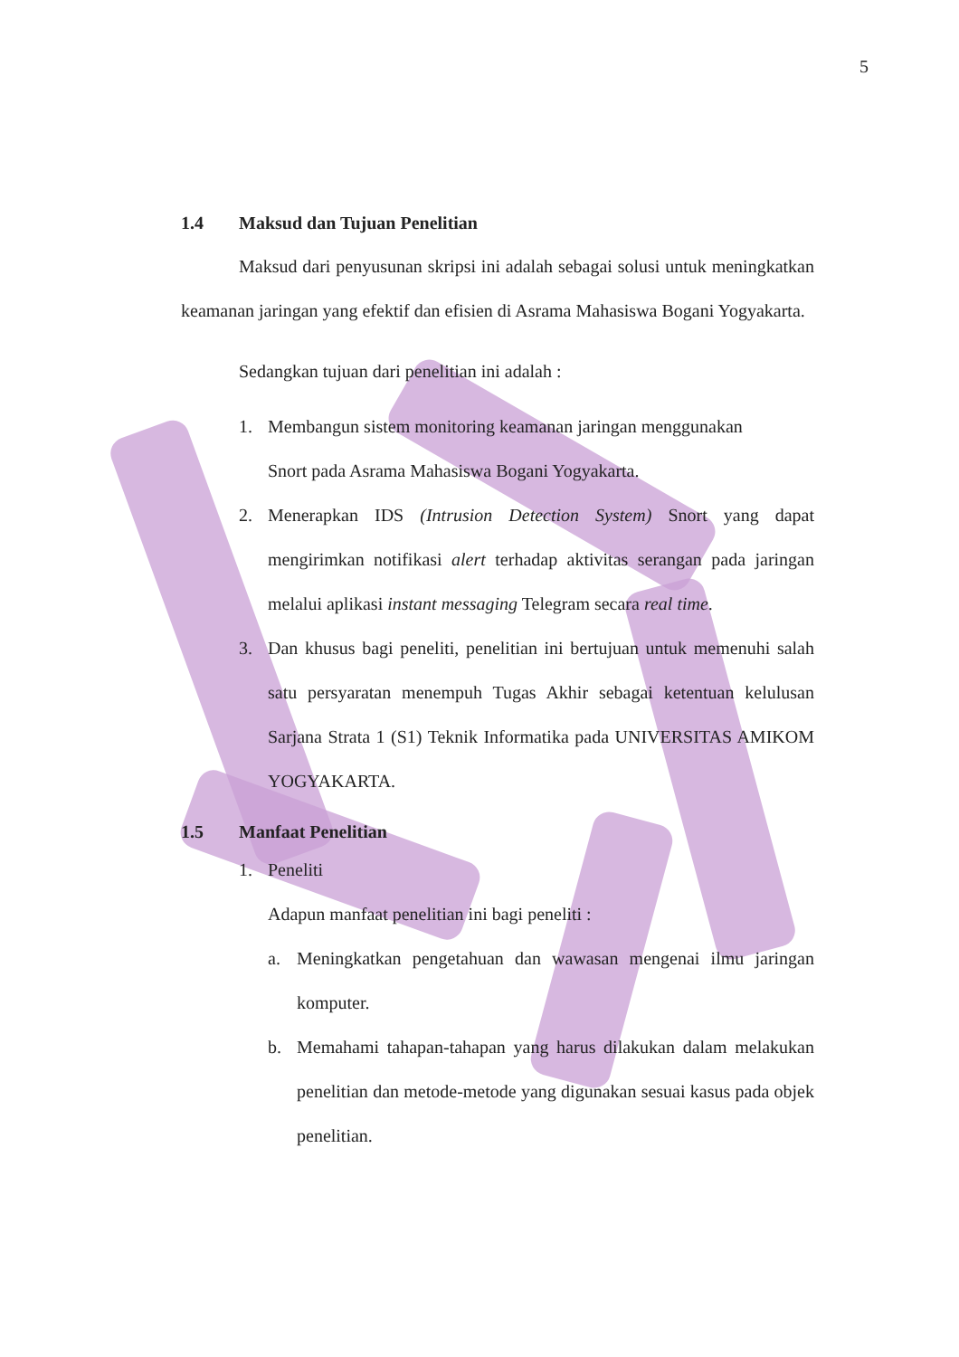5
1.4 Maksud dan Tujuan Penelitian
Maksud dari penyusunan skripsi ini adalah sebagai solusi untuk meningkatkan keamanan jaringan yang efektif dan efisien di Asrama Mahasiswa Bogani Yogyakarta.
Sedangkan tujuan dari penelitian ini adalah :
1. Membangun sistem monitoring keamanan jaringan menggunakan
Snort pada Asrama Mahasiswa Bogani Yogyakarta.
2.
Menerapkan IDS (Intrusion Detection System) Snort yang dapat mengirimkan notifikasi alert terhadap aktivitas serangan pada jaringan melalui aplikasi instant messaging Telegram secara real time.
3.
Dan khusus bagi peneliti, penelitian ini bertujuan untuk memenuhi salah satu persyaratan menempuh Tugas Akhir sebagai ketentuan kelulusan Sarjana Strata 1 (S1) Teknik Informatika pada UNIVERSITAS AMIKOM YOGYAKARTA.
1.5 Manfaat Penelitian
1. Peneliti
Adapun manfaat penelitian ini bagi peneliti :
a.
Meningkatkan pengetahuan dan wawasan mengenai ilmu jaringan komputer.
b.
Memahami tahapan-tahapan yang harus dilakukan dalam melakukan penelitian dan metode-metode yang digunakan sesuai kasus pada objek penelitian.